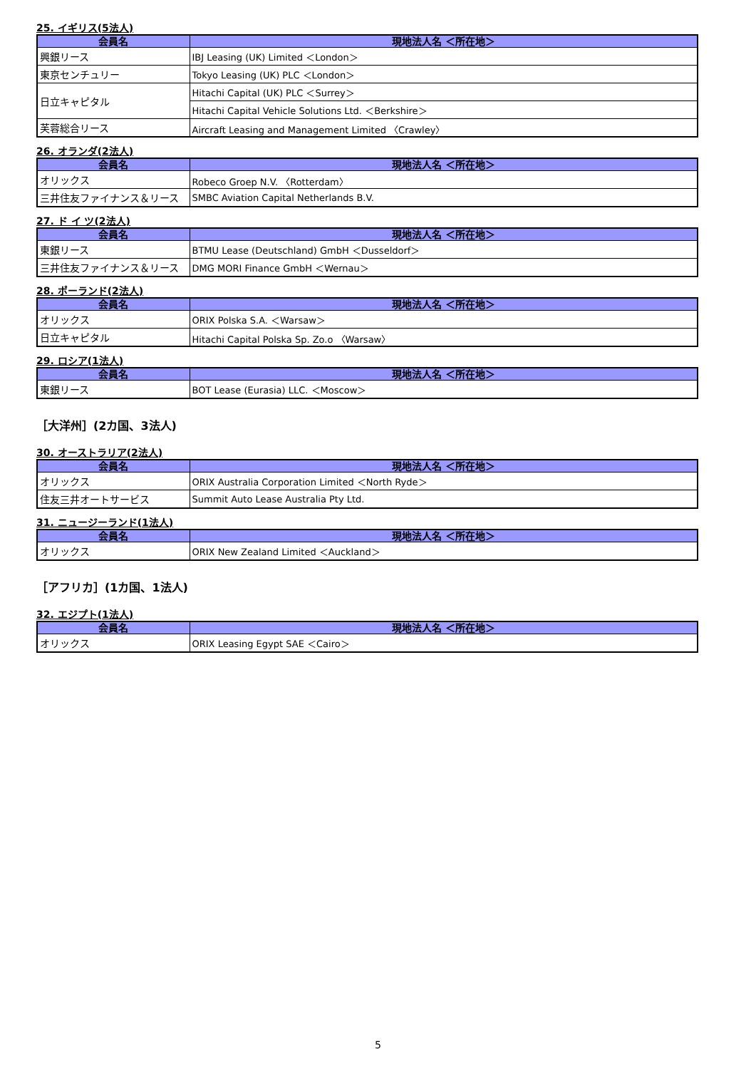25. イギリス(5法人)
| 会員名 | 現地法人名 ＜所在地＞ |
| --- | --- |
| 興銀リース | IBJ Leasing (UK) Limited ＜London＞ |
| 東京センチュリー | Tokyo Leasing (UK) PLC ＜London＞ |
| 日立キャピタル | Hitachi Capital (UK) PLC ＜Surrey＞ |
| | Hitachi Capital Vehicle Solutions Ltd. ＜Berkshire＞ |
| 芙蓉総合リース | Aircraft Leasing and Management Limited 〈Crawley〉 |
26. オランダ(2法人)
| 会員名 | 現地法人名 ＜所在地＞ |
| --- | --- |
| オリックス | Robeco Groep N.V. 〈Rotterdam〉 |
| 三井住友ファイナンス＆リース | SMBC Aviation Capital Netherlands B.V. |
27. ド イ ツ(2法人)
| 会員名 | 現地法人名 ＜所在地＞ |
| --- | --- |
| 東銀リース | BTMU Lease (Deutschland) GmbH ＜Dusseldorf＞ |
| 三井住友ファイナンス＆リース | DMG MORI Finance GmbH ＜Wernau＞ |
28. ポーランド(2法人)
| 会員名 | 現地法人名 ＜所在地＞ |
| --- | --- |
| オリックス | ORIX Polska S.A. ＜Warsaw＞ |
| 日立キャピタル | Hitachi Capital Polska Sp. Zo.o 〈Warsaw〉 |
29. ロシア(1法人)
| 会員名 | 現地法人名 ＜所在地＞ |
| --- | --- |
| 東銀リース | BOT Lease (Eurasia) LLC. ＜Moscow＞ |
［大洋州］(2カ国、3法人)
30. オーストラリア(2法人)
| 会員名 | 現地法人名 ＜所在地＞ |
| --- | --- |
| オリックス | ORIX Australia Corporation Limited ＜North Ryde＞ |
| 住友三井オートサービス | Summit Auto Lease Australia Pty Ltd. |
31. ニュージーランド(1法人)
| 会員名 | 現地法人名 ＜所在地＞ |
| --- | --- |
| オリックス | ORIX New Zealand Limited ＜Auckland＞ |
［アフリカ］(1カ国、1法人)
32. エジプト(1法人)
| 会員名 | 現地法人名 ＜所在地＞ |
| --- | --- |
| オリックス | ORIX Leasing Egypt SAE ＜Cairo＞ |
5